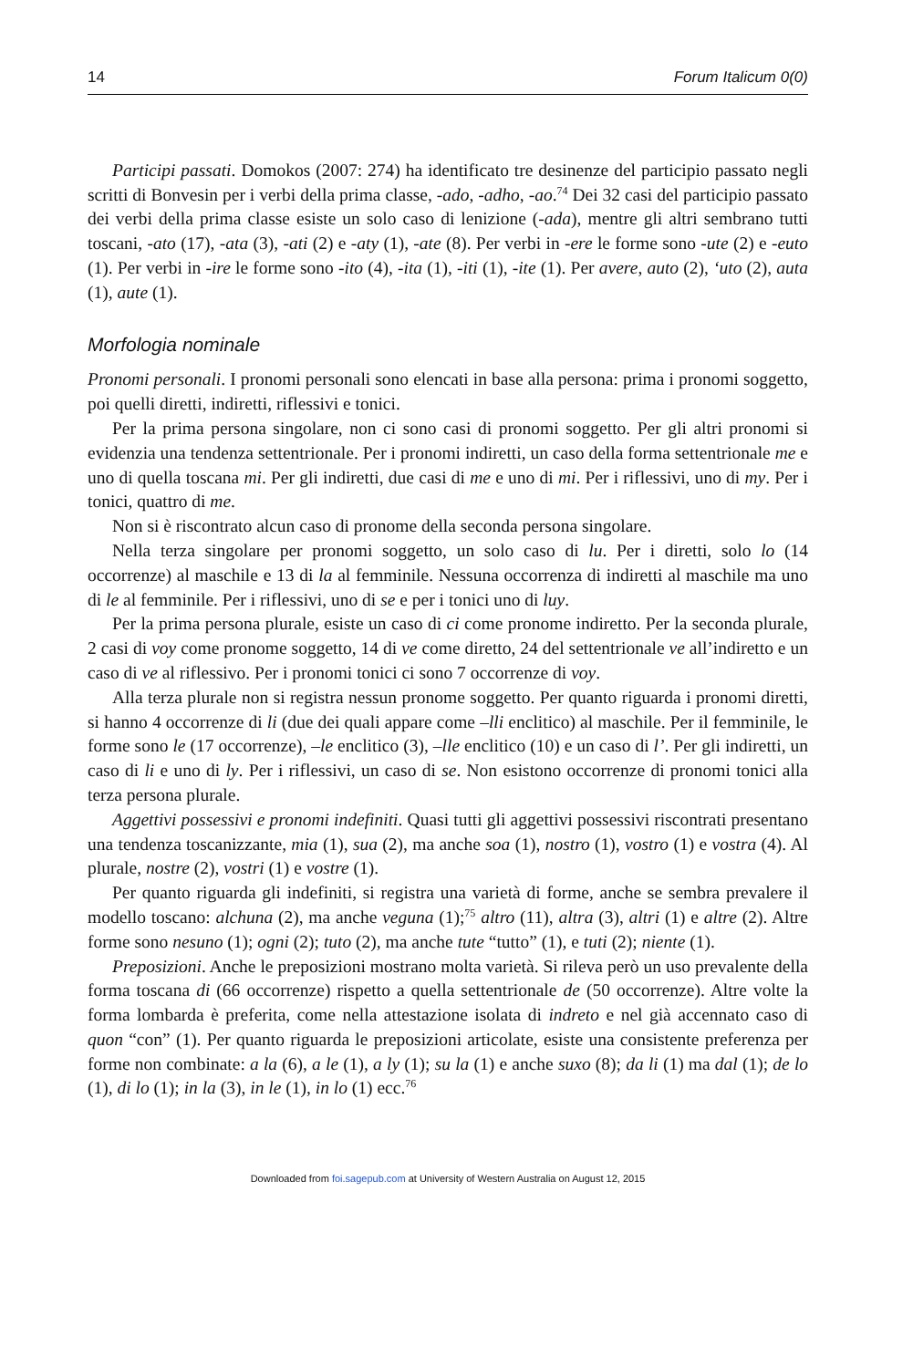14 Forum Italicum 0(0)
Participi passati. Domokos (2007: 274) ha identificato tre desinenze del participio passato negli scritti di Bonvesin per i verbi della prima classe, -ado, -adho, -ao.<sup>74</sup> Dei 32 casi del participio passato dei verbi della prima classe esiste un solo caso di lenizione (-ada), mentre gli altri sembrano tutti toscani, -ato (17), -ata (3), -ati (2) e -aty (1), -ate (8). Per verbi in -ere le forme sono -ute (2) e -euto (1). Per verbi in -ire le forme sono -ito (4), -ita (1), -iti (1), -ite (1). Per avere, auto (2), ‘uto (2), auta (1), aute (1).
Morfologia nominale
Pronomi personali. I pronomi personali sono elencati in base alla persona: prima i pronomi soggetto, poi quelli diretti, indiretti, riflessivi e tonici.
Per la prima persona singolare, non ci sono casi di pronomi soggetto. Per gli altri pronomi si evidenzia una tendenza settentrionale. Per i pronomi indiretti, un caso della forma settentrionale me e uno di quella toscana mi. Per gli indiretti, due casi di me e uno di mi. Per i riflessivi, uno di my. Per i tonici, quattro di me.
Non si è riscontrato alcun caso di pronome della seconda persona singolare.
Nella terza singolare per pronomi soggetto, un solo caso di lu. Per i diretti, solo lo (14 occorrenze) al maschile e 13 di la al femminile. Nessuna occorrenza di indiretti al maschile ma uno di le al femminile. Per i riflessivi, uno di se e per i tonici uno di luy.
Per la prima persona plurale, esiste un caso di ci come pronome indiretto. Per la seconda plurale, 2 casi di voy come pronome soggetto, 14 di ve come diretto, 24 del settentrionale ve all’indiretto e un caso di ve al riflessivo. Per i pronomi tonici ci sono 7 occorrenze di voy.
Alla terza plurale non si registra nessun pronome soggetto. Per quanto riguarda i pronomi diretti, si hanno 4 occorrenze di li (due dei quali appare come –lli enclitico) al maschile. Per il femminile, le forme sono le (17 occorrenze), –le enclitico (3), –lle enclitico (10) e un caso di l’. Per gli indiretti, un caso di li e uno di ly. Per i riflessivi, un caso di se. Non esistono occorrenze di pronomi tonici alla terza persona plurale.
Aggettivi possessivi e pronomi indefiniti. Quasi tutti gli aggettivi possessivi riscontrati presentano una tendenza toscanizzante, mia (1), sua (2), ma anche soa (1), nostro (1), vostro (1) e vostra (4). Al plurale, nostre (2), vostri (1) e vostre (1).
Per quanto riguarda gli indefiniti, si registra una varietà di forme, anche se sembra prevalere il modello toscano: alchuna (2), ma anche veguna (1);<sup>75</sup> altro (11), altra (3), altri (1) e altre (2). Altre forme sono nesuno (1); ogni (2); tuto (2), ma anche tute “tutto” (1), e tuti (2); niente (1).
Preposizioni. Anche le preposizioni mostrano molta varietà. Si rileva però un uso prevalente della forma toscana di (66 occorrenze) rispetto a quella settentrionale de (50 occorrenze). Altre volte la forma lombarda è preferita, come nella attestazione isolata di indreto e nel già accennato caso di quon “con” (1). Per quanto riguarda le preposizioni articolate, esiste una consistente preferenza per forme non combinate: a la (6), a le (1), a ly (1); su la (1) e anche suxo (8); da li (1) ma dal (1); de lo (1), di lo (1); in la (3), in le (1), in lo (1) ecc.<sup>76</sup>
Downloaded from foi.sagepub.com at University of Western Australia on August 12, 2015